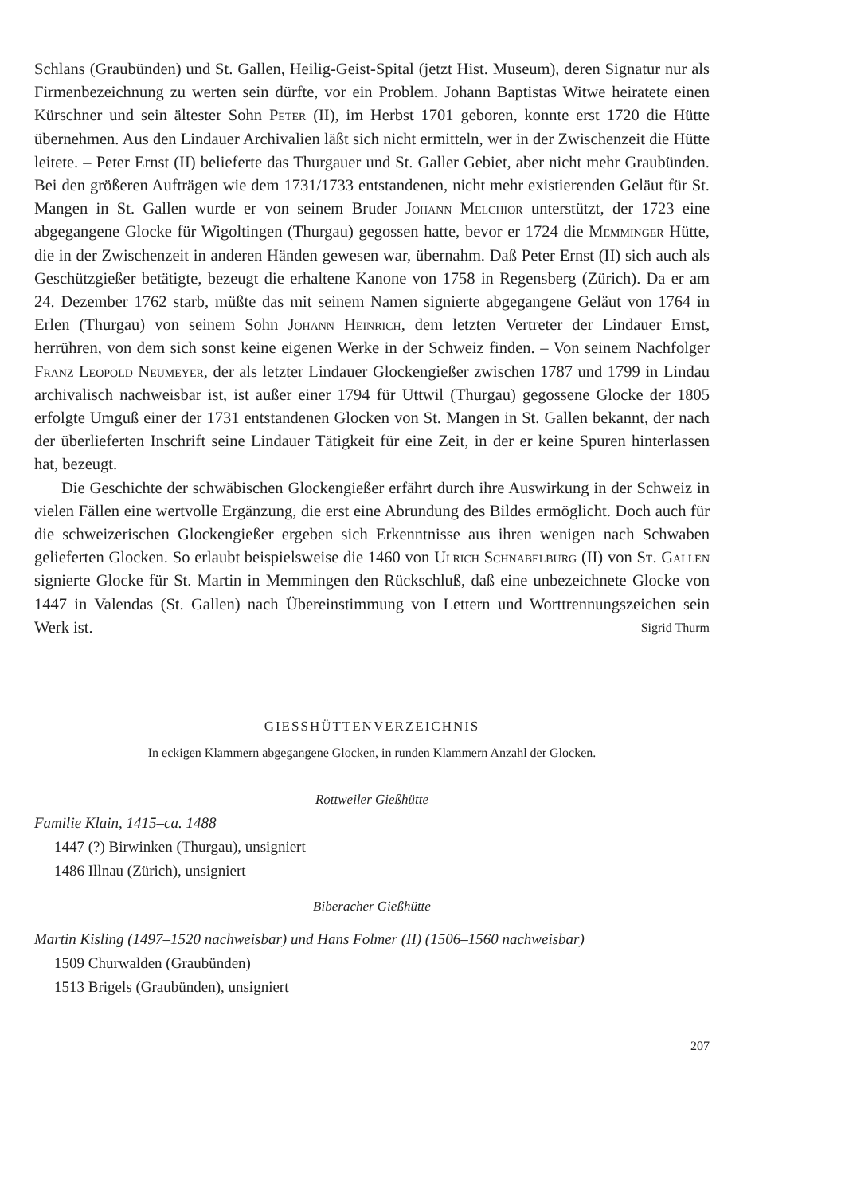Schlans (Graubünden) und St. Gallen, Heilig-Geist-Spital (jetzt Hist. Museum), deren Signatur nur als Firmenbezeichnung zu werten sein dürfte, vor ein Problem. Johann Baptistas Witwe heiratete einen Kürschner und sein ältester Sohn Peter (II), im Herbst 1701 geboren, konnte erst 1720 die Hütte übernehmen. Aus den Lindauer Archivalien läßt sich nicht ermitteln, wer in der Zwischenzeit die Hütte leitete. – Peter Ernst (II) belieferte das Thurgauer und St. Galler Gebiet, aber nicht mehr Graubünden. Bei den größeren Aufträgen wie dem 1731/1733 entstandenen, nicht mehr existierenden Geläut für St. Mangen in St. Gallen wurde er von seinem Bruder Johann Melchior unterstützt, der 1723 eine abgegangene Glocke für Wigoltingen (Thurgau) gegossen hatte, bevor er 1724 die Memminger Hütte, die in der Zwischenzeit in anderen Händen gewesen war, übernahm. Daß Peter Ernst (II) sich auch als Geschützgießer betätigte, bezeugt die erhaltene Kanone von 1758 in Regensberg (Zürich). Da er am 24. Dezember 1762 starb, müßte das mit seinem Namen signierte abgegangene Geläut von 1764 in Erlen (Thurgau) von seinem Sohn Johann Heinrich, dem letzten Vertreter der Lindauer Ernst, herrühren, von dem sich sonst keine eigenen Werke in der Schweiz finden. – Von seinem Nachfolger Franz Leopold Neumeyer, der als letzter Lindauer Glockengießer zwischen 1787 und 1799 in Lindau archivalisch nachweisbar ist, ist außer einer 1794 für Uttwil (Thurgau) gegossene Glocke der 1805 erfolgte Umguß einer der 1731 entstandenen Glocken von St. Mangen in St. Gallen bekannt, der nach der überlieferten Inschrift seine Lindauer Tätigkeit für eine Zeit, in der er keine Spuren hinterlassen hat, bezeugt.
Die Geschichte der schwäbischen Glockengießer erfährt durch ihre Auswirkung in der Schweiz in vielen Fällen eine wertvolle Ergänzung, die erst eine Abrundung des Bildes ermöglicht. Doch auch für die schweizerischen Glockengießer ergeben sich Erkenntnisse aus ihren wenigen nach Schwaben gelieferten Glocken. So erlaubt beispielsweise die 1460 von Ulrich Schnabelburg (II) von St. Gallen signierte Glocke für St. Martin in Memmingen den Rückschluß, daß eine unbezeichnete Glocke von 1447 in Valendas (St. Gallen) nach Übereinstimmung von Lettern und Worttrennungszeichen sein Werk ist. Sigrid Thurm
GIESSHÜTTENVERZEICHNIS
In eckigen Klammern abgegangene Glocken, in runden Klammern Anzahl der Glocken.
Rottweiler Gießhütte
Familie Klain, 1415–ca. 1488
1447 (?) Birwinken (Thurgau), unsigniert
1486 Illnau (Zürich), unsigniert
Biberacher Gießhütte
Martin Kisling (1497–1520 nachweisbar) und Hans Folmer (II) (1506–1560 nachweisbar)
1509 Churwalden (Graubünden)
1513 Brigels (Graubünden), unsigniert
207